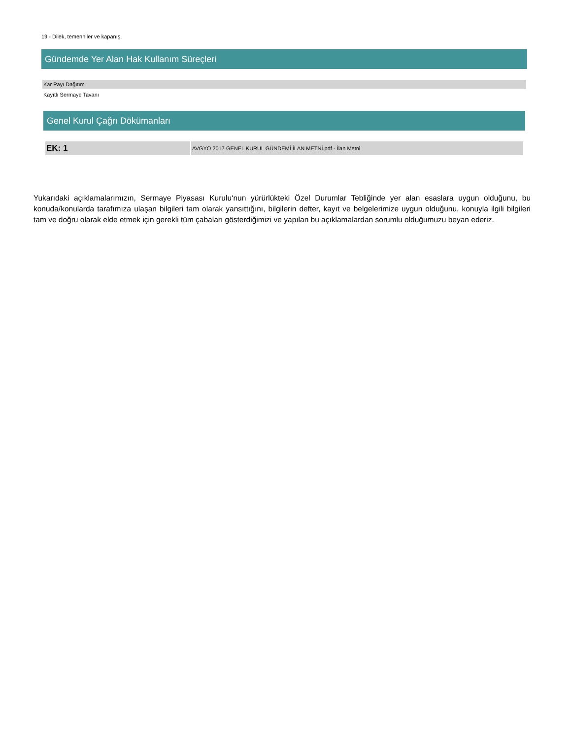19 - Dilek, temenniler ve kapanış.
Gündemde Yer Alan Hak Kullanım Süreçleri
| Kar Payı Dağıtım |
| Kayıtlı Sermaye Tavanı |
Genel Kurul Çağrı Dökümanları
| EK: 1 | AVGYO 2017 GENEL KURUL GÜNDEMİ İLAN METNİ.pdf - İlan Metni |
Yukarıdaki açıklamalarımızın, Sermaye Piyasası Kurulu‘nun yürürlükteki Özel Durumlar Tebliğinde yer alan esaslara uygun olduğunu, bu konuda/konularda tarafımıza ulaşan bilgileri tam olarak yansıttığını, bilgilerin defter, kayıt ve belgelerimize uygun olduğunu, konuyla ilgili bilgileri tam ve doğru olarak elde etmek için gerekli tüm çabaları gösterdiğimizi ve yapılan bu açıklamalardan sorumlu olduğumuzu beyan ederiz.